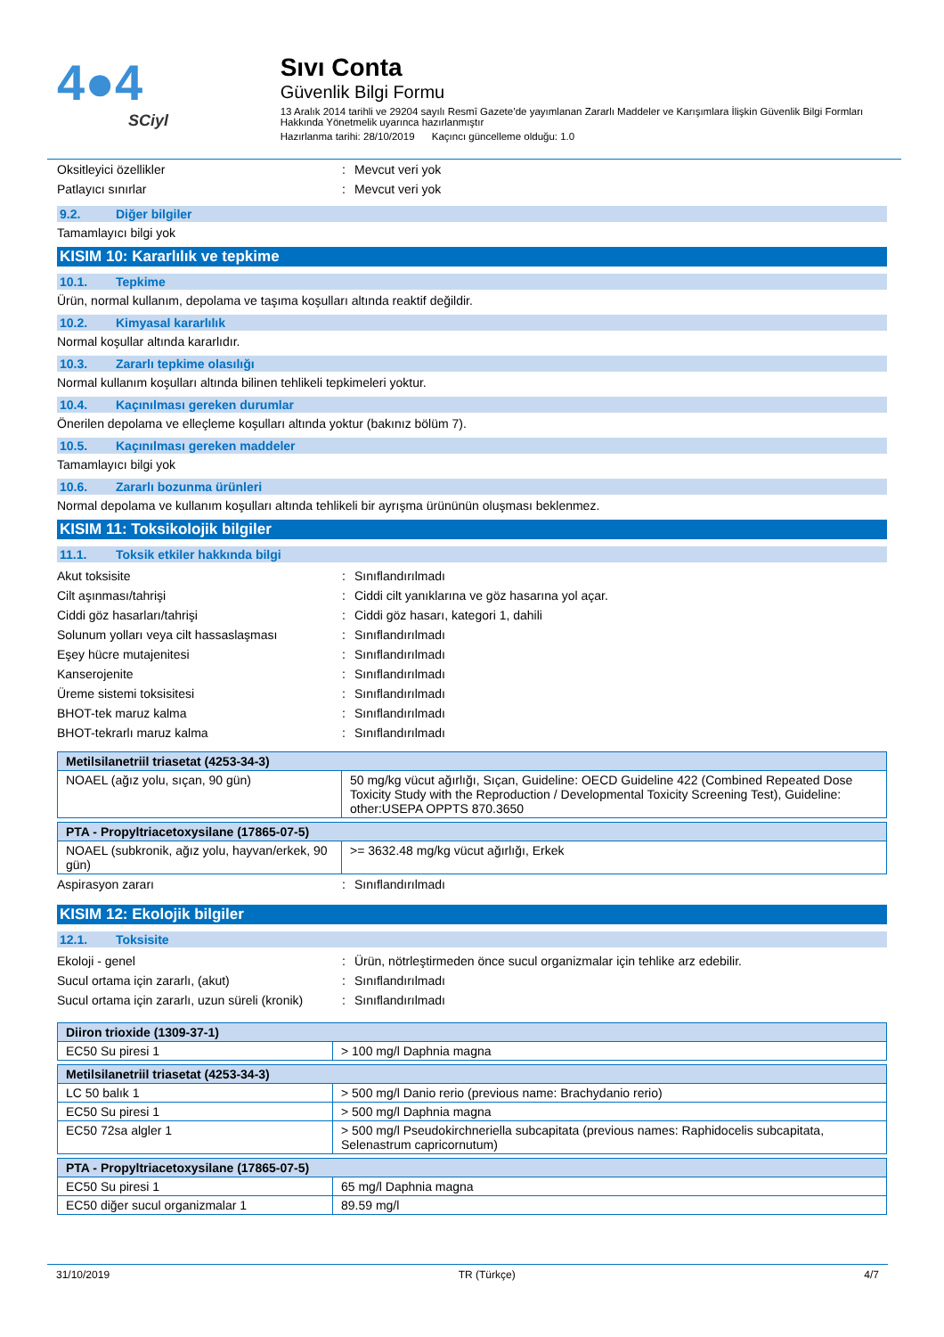4●4
SCiyl
Sıvı Conta
Güvenlik Bilgi Formu
13 Aralık 2014 tarihli ve 29204 sayılı Resmî Gazete’de yayımlanan Zararlı Maddeler ve Karışımlara İlişkin Güvenlik Bilgi Formları Hakkında Yönetmelik uyarınca hazırlanmıştır
Hazırlanma tarihi: 28/10/2019 Kaçıncı güncelleme olduğu: 1.0
Oksitleyici özellikler : Mevcut veri yok
Patlayıcı sınırlar : Mevcut veri yok
9.2. Diğer bilgiler
Tamamlayıcı bilgi yok
KISIM 10: Kararlılık ve tepkime
10.1. Tepkime
Ürün, normal kullanım, depolama ve taşıma koşulları altında reaktif değildir.
10.2. Kimyasal kararlılık
Normal koşullar altında kararlıdır.
10.3. Zararlı tepkime olasılığı
Normal kullanım koşulları altında bilinen tehlikeli tepkimeleri yoktur.
10.4. Kaçınılması gereken durumlar
Önerilen depolama ve elleçleme koşulları altında yoktur (bakınız bölüm 7).
10.5. Kaçınılması gereken maddeler
Tamamlayıcı bilgi yok
10.6. Zararlı bozunma ürünleri
Normal depolama ve kullanım koşulları altında tehlikeli bir ayrışma ürününün oluşması beklenmez.
KISIM 11: Toksikolojik bilgiler
11.1. Toksik etkiler hakkında bilgi
Akut toksisite : Sınıflandırılmadı
Cilt aşınması/tahrişi : Ciddi cilt yanıklarına ve göz hasarına yol açar.
Ciddi göz hasarları/tahrişi : Ciddi göz hasarı, kategori 1, dahili
Solunum yolları veya cilt hassaslaşması
: Sınıflandırılmadı
Eşey hücre mutajenitesi : Sınıflandırılmadı
Kanserojenite : Sınıflandırılmadı
Üreme sistemi toksisitesi : Sınıflandırılmadı
BHOT-tek maruz kalma : Sınıflandırılmadı
BHOT-tekrarlı maruz kalma : Sınıflandırılmadı
| Metilsilanetriil triasetat (4253-34-3) | |
| --- | --- |
| NOAEL (ağız yolu, sıçan, 90 gün) | 50 mg/kg vücut ağırlığı, Sıçan, Guideline: OECD Guideline 422 (Combined Repeated Dose Toxicity Study with the Reproduction / Developmental Toxicity Screening Test), Guideline: other:USEPA OPPTS 870.3650 |
| PTA - Propyltriacetoxysilane (17865-07-5) | |
| --- | --- |
| NOAEL (subkronik, ağız yolu, hayvan/erkek, 90 gün) | >= 3632.48 mg/kg vücut ağırlığı, Erkek |
Aspirasyon zararı : Sınıflandırılmadı
KISIM 12: Ekolojik bilgiler
12.1. Toksisite
Ekoloji - genel : Ürün, nötrleştirmeden önce sucul organizmalar için tehlike arz edebilir.
Sucul ortama için zararlı, (akut) : Sınıflandırılmadı
Sucul ortama için zararlı, uzun süreli (kronik)
: Sınıflandırılmadı
| Diiron trioxide (1309-37-1) | |
| --- | --- |
| EC50 Su piresi 1 | > 100 mg/l Daphnia magna |
| Metilsilanetriil triasetat (4253-34-3) | |
| --- | --- |
| LC 50 balık 1 | > 500 mg/l Danio rerio (previous name: Brachydanio rerio) |
| EC50 Su piresi 1 | > 500 mg/l Daphnia magna |
| EC50 72sa algler 1 | > 500 mg/l Pseudokirchneriella subcapitata (previous names: Raphidocelis subcapitata, Selenastrum capricornutum) |
| PTA - Propyltriacetoxysilane (17865-07-5) | |
| --- | --- |
| EC50 Su piresi 1 | 65 mg/l Daphnia magna |
| EC50 diğer sucul organizmalar 1 | 89.59 mg/l |
31/10/2019 TR (Türkçe) 4/7